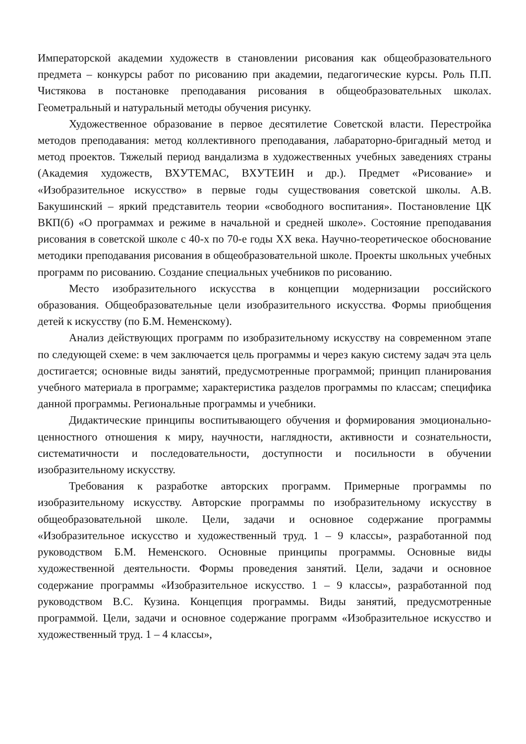Императорской академии художеств в становлении рисования как общеобразовательного предмета – конкурсы работ по рисованию при академии, педагогические курсы. Роль П.П. Чистякова в постановке преподавания рисования в общеобразовательных школах. Геометральный и натуральный методы обучения рисунку.
Художественное образование в первое десятилетие Советской власти. Перестройка методов преподавания: метод коллективного преподавания, лабараторно-бригадный метод и метод проектов. Тяжелый период вандализма в художественных учебных заведениях страны (Академия художеств, ВХУТЕМАС, ВХУТЕИН и др.). Предмет «Рисование» и «Изобразительное искусство» в первые годы существования советской школы. А.В. Бакушинский – яркий представитель теории «свободного воспитания». Постановление ЦК ВКП(б) «О программах и режиме в начальной и средней школе». Состояние преподавания рисования в советской школе с 40-х по 70-е годы XX века. Научно-теоретическое обоснование методики преподавания рисования в общеобразовательной школе. Проекты школьных учебных программ по рисованию. Создание специальных учебников по рисованию.
Место изобразительного искусства в концепции модернизации российского образования. Общеобразовательные цели изобразительного искусства. Формы приобщения детей к искусству (по Б.М. Неменскому).
Анализ действующих программ по изобразительному искусству на современном этапе по следующей схеме: в чем заключается цель программы и через какую систему задач эта цель достигается; основные виды занятий, предусмотренные программой; принцип планирования учебного материала в программе; характеристика разделов программы по классам; специфика данной программы. Региональные программы и учебники.
Дидактические принципы воспитывающего обучения и формирования эмоционально-ценностного отношения к миру, научности, наглядности, активности и сознательности, систематичности и последовательности, доступности и посильности в обучении изобразительному искусству.
Требования к разработке авторских программ. Примерные программы по изобразительному искусству. Авторские программы по изобразительному искусству в общеобразовательной школе. Цели, задачи и основное содержание программы «Изобразительное искусство и художественный труд. 1 – 9 классы», разработанной под руководством Б.М. Неменского. Основные принципы программы. Основные виды художественной деятельности. Формы проведения занятий. Цели, задачи и основное содержание программы «Изобразительное искусство. 1 – 9 классы», разработанной под руководством В.С. Кузина. Концепция программы. Виды занятий, предусмотренные программой. Цели, задачи и основное содержание программ «Изобразительное искусство и художественный труд. 1 – 4 классы»,